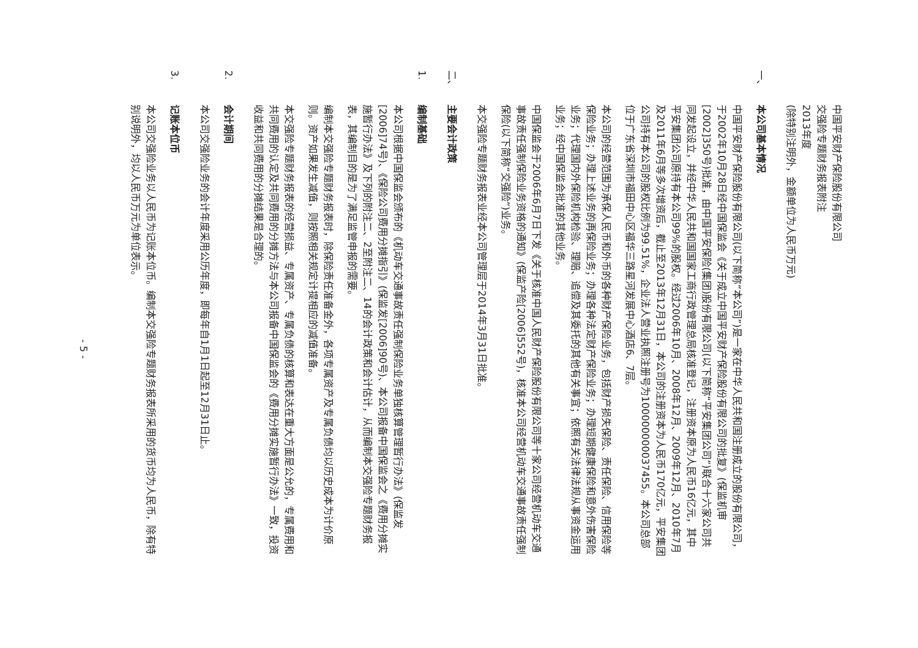中国平安财产保险股份有限公司
交强险专题财务报表附注
2013年度
(除特别注明外，金额单位为人民币万元)
一、本公司基本情况
中国平安财产保险股份有限公司(以下简称“本公司”)是一家在中华人民共和国注册成立的股份有限公司，于2002年10月28日经中国保监会《关于成立中国平安财产保险股份有限公司的批复》(保监机审[2002]350号)批准，由中国平安保险(集团)股份有限公司(以下简称“平安集团公司”)联合十六家公司共同发起设立，并经中华人民共和国国家工商行政管理总局核准登记，注册资本原为人民币16亿元，其中平安集团公司原持有本公司99%的股权。经过2006年10月、2008年12月、2009年12月、2010年7月及2011年6月等多次增资后，截止至2013年12月31日，本公司的注册资本为人民币170亿元，平安集团公司持有本公司的股权比例为99.51%，企业法人营业执照注册号为100000000037455。本公司总部位于广东省深圳市福田中心区福华三路星河发展中心酒店6、7层。
本公司的经营范围为承保人民币和外币的各种财产保险业务，包括财产损失保险、责任保险、信用保险等保险业务；办理上述业务的再保险业务；办理各种法定财产保险业务；办理短期健康保险和意外伤害保险业务；代理国内外保险机构检验、理赔、追偿及其委托的其他有关事宜；依照有关法律法规从事资金运用业务；经中国保监会批准的其他业务。
中国保监会于2006年6月7日下发《关于核准中国人民财产保险股份有限公司等十家公司经营机动车交通事故责任强制保险业务资格的通知》(保监产险[2006]552号)，核准本公司经营机动车交通事故责任强制保险(以下简称“交强险”)业务。
本交强险专题财务报表业经本公司管理层于2014年3月31日批准。
二、主要会计政策
1. 编制基础
本公司根据中国保监会颁布的《机动车交通事故责任强制保险业务单独核算管理暂行办法》(保监发[2006]74号)、《保险公司费用分摊指引》(保监发[2006]90号)、本公司报备中国保监会之《费用分摊实施暂行办法》及下列的附注二、2至附注二、14的会计政策和会计估计，从而编制本交强险专题财务报表，其编制目的是为了满足监管申报的需要。
编制本交强险专题财务报表时，除保险责任准备金外，各项专属资产及专属负债均以历史成本为计价原则。资产如果发生减值，则按照相关规定计提相应的减值准备。
本交强险专题财务报表的经营损益、专属资产、专属负债的核算和表达在重大方面是公允的，专属费用和共同费用的认定及共同费用的分摊方法与本公司报备中国保监会的《费用分摊实施暂行办法》一致，投资收益和共同费用的分摊结果是合理的。
2. 会计期间
本公司交强险业务的会计年度采用公历年度，即每年自1月1日起至12月31日止。
3. 记账本位币
本公司交强险业务以人民币为记账本位币。编制本交强险专题财务报表所采用的货币均为人民币，除有特别说明外，均以人民币万元为单位表示。
- 5 -